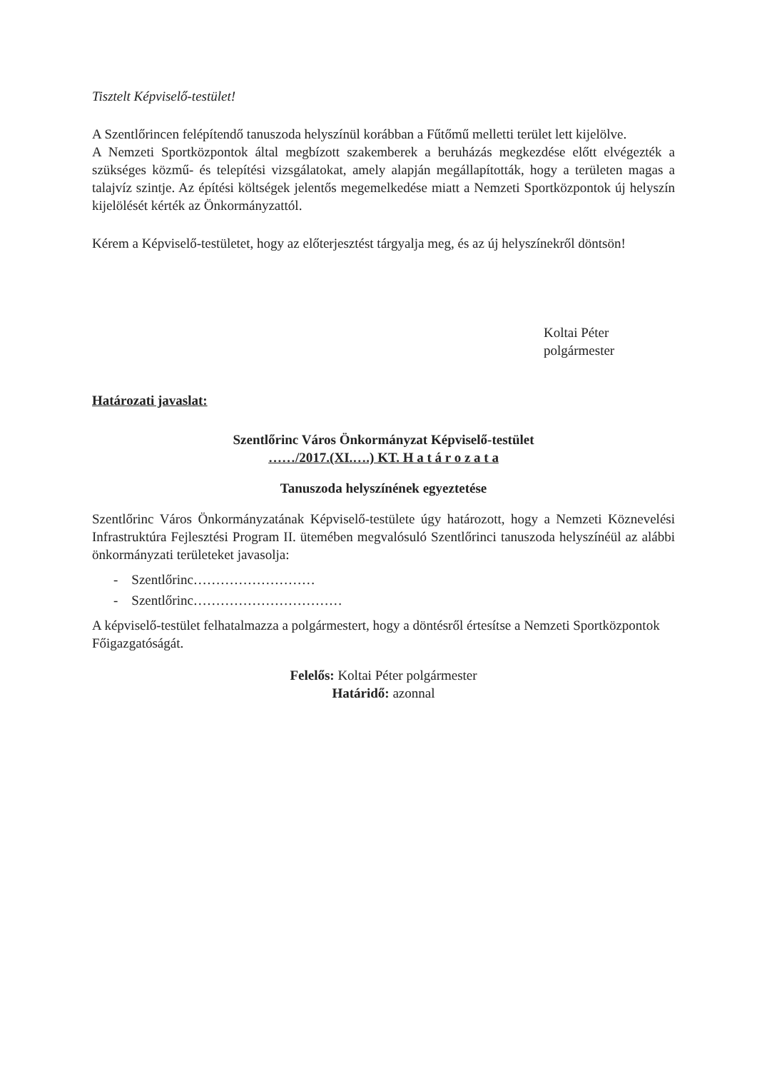Tisztelt Képviselő-testület!
A Szentlőrincen felépítendő tanuszoda helyszínül korábban a Fűtőmű melletti terület lett kijelölve.
A Nemzeti Sportközpontok által megbízott szakemberek a beruházás megkezdése előtt elvégezték a szükséges közmű- és telepítési vizsgálatokat, amely alapján megállapították, hogy a területen magas a talajvíz szintje. Az építési költségek jelentős megemelkedése miatt a Nemzeti Sportközpontok új helyszín kijelölését kérték az Önkormányzattól.
Kérem a Képviselő-testületet, hogy az előterjesztést tárgyalja meg, és az új helyszínekről döntsön!
Koltai Péter
polgármester
Határozati javaslat:
Szentlőrinc Város Önkormányzat Képviselő-testület
……/2017.(XI.….) KT. H a t á r o z a t a
Tanuszoda helyszínének egyeztetése
Szentlőrinc Város Önkormányzatának Képviselő-testülete úgy határozott, hogy a Nemzeti Köznevelési Infrastruktúra Fejlesztési Program II. ütemében megvalósuló Szentlőrinci tanuszoda helyszínéül az alábbi önkormányzati területeket javasolja:
- Szentlőrinc………………………
- Szentlőrinc……………………………
A képviselő-testület felhatalmazza a polgármestert, hogy a döntésről értesítse a Nemzeti Sportközpontok Főigazgatóságát.
Felelős: Koltai Péter polgármester
Határidő: azonnal